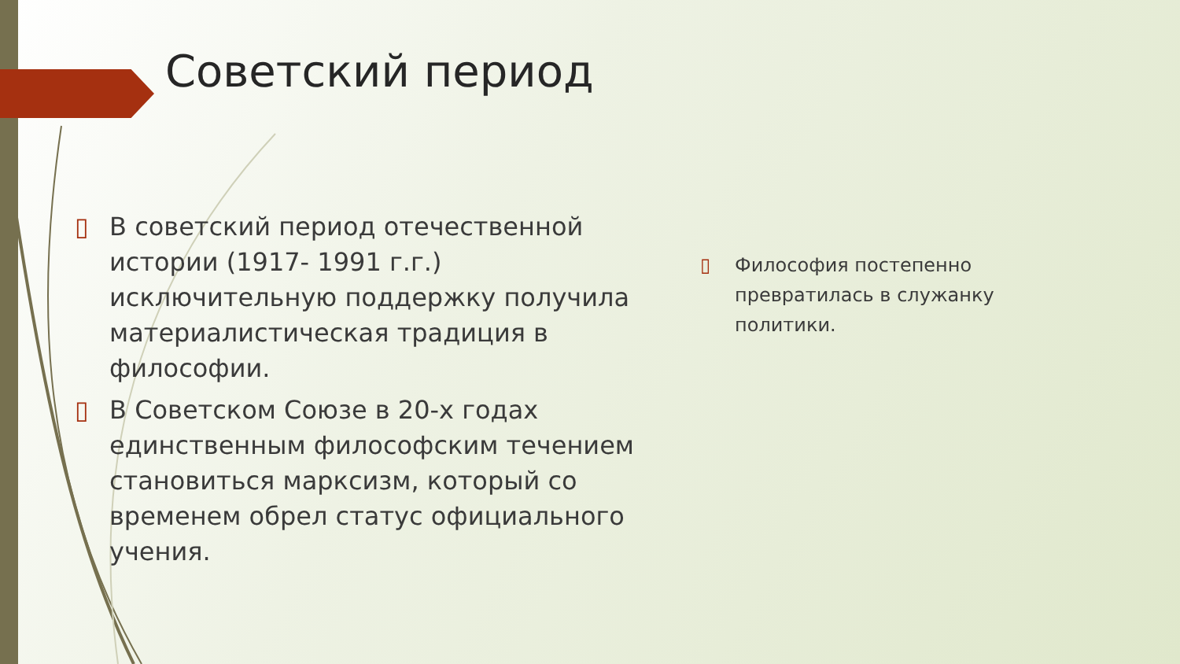Советский период
▯ В советский период отечественной истории (1917- 1991 г.г.) исключительную поддержку получила материалистическая традиция в философии.
▯ В Советском Союзе в 20-х годах единственным философским течением становиться марксизм, который со временем обрел статус официального учения.
▯ Философия постепенно превратилась в служанку политики.